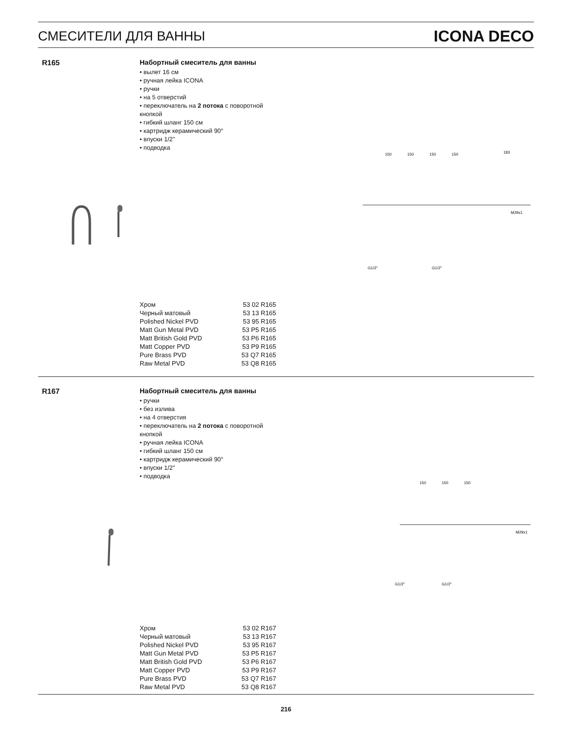СМЕСИТЕЛИ ДЛЯ ВАННЫ
ICONA DECO
R165
Набортный смеситель для ванны
• вылет 16 см
• ручная лейка ICONA
• ручки
• на 5 отверстий
• переключатель на 2 потока с поворотной
кнопкой
• гибкий шланг 150 см
• картридж керамический 90°
• впуски 1/2''
• подводка
150
150
150
150
183
G1/2"
G1/2"
M29x1
| Хром | 53 02 R165 |
| Черный матовый | 53 13 R165 |
| Polished Nickel PVD | 53 95 R165 |
| Matt Gun Metal PVD | 53 P5 R165 |
| Matt British Gold PVD | 53 P6 R165 |
| Matt Copper PVD | 53 P9 R165 |
| Pure Brass PVD | 53 Q7 R165 |
| Raw Metal PVD | 53 Q8 R165 |
R167
Набортный смеситель для ванны
• ручки
• без излива
• на 4 отверстия
• переключатель на 2 потока с поворотной
кнопкой
• ручная лейка ICONA
• гибкий шланг 150 см
• картридж керамический 90°
• впуски 1/2''
• подводка
150
150
150
G1/2"
G1/2"
M29x1
| Хром | 53 02 R167 |
| Черный матовый | 53 13 R167 |
| Polished Nickel PVD | 53 95 R167 |
| Matt Gun Metal PVD | 53 P5 R167 |
| Matt British Gold PVD | 53 P6 R167 |
| Matt Copper PVD | 53 P9 R167 |
| Pure Brass PVD | 53 Q7 R167 |
| Raw Metal PVD | 53 Q8 R167 |
216